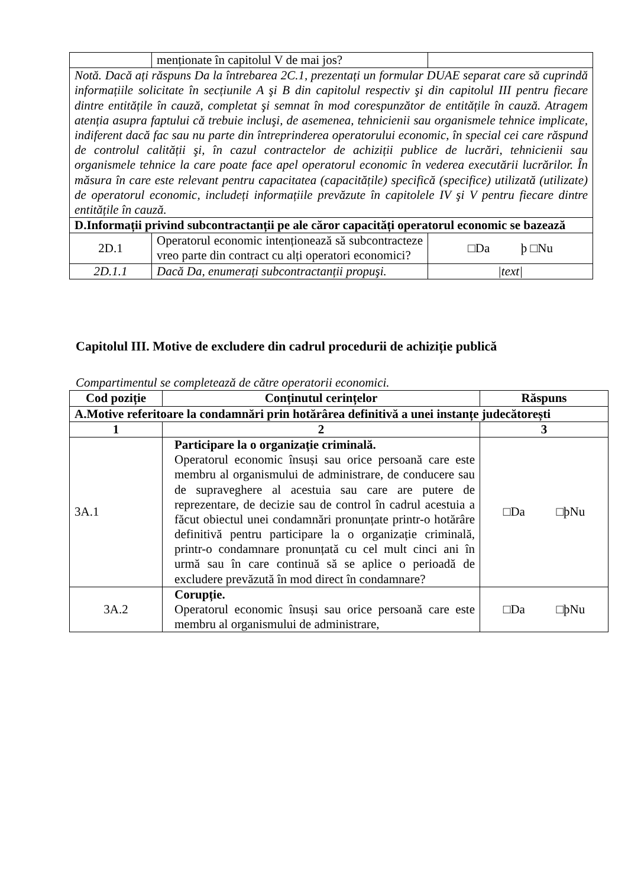| | menționate în capitolul V de mai jos? | |
| Notă. Dacă ați răspuns Da la întrebarea 2C.1, prezentați un formular DUAE separat care să cuprindă informațiile solicitate în secțiunile A şi B din capitolul respectiv şi din capitolul III pentru fiecare dintre entitățile în cauză, completat şi semnat în mod corespunzător de entitățile în cauză. Atragem atenția asupra faptului că trebuie incluşi, de asemenea, tehnicienii sau organismele tehnice implicate, indiferent dacă fac sau nu parte din întreprinderea operatorului economic, în special cei care răspund de controlul calității şi, în cazul contractelor de achiziții publice de lucrări, tehnicienii sau organismele tehnice la care poate face apel operatorul economic în vederea executării lucrărilor. În măsura în care este relevant pentru capacitatea (capacitățile) specifică (specifice) utilizată (utilizate) de operatorul economic, includeți informațiile prevăzute în capitolele IV şi V pentru fiecare dintre entitățile în cauză. | | |
| D.Informații privind subcontractanții pe ale căror capacități operatorul economic se bazează | | |
| 2D.1 | Operatorul economic intenționează să subcontracteze vreo parte din contract cu alți operatori economici? | □Da þ □Nu |
| 2D.1.1 | Dacă Da, enumerați subcontractanții propuşi. | /text/ |
Capitolul III. Motive de excludere din cadrul procedurii de achiziție publică
Compartimentul se completează de către operatorii economici.
| Cod poziție | Conținutul cerințelor | Răspuns |
| --- | --- | --- |
| A.Motive referitoare la condamnări prin hotărârea definitivă a unei instanțe judecătorești | | |
| 1 | 2 | 3 |
| 3A.1 | Participare la o organizație criminală. Operatorul economic însuși sau orice persoană care este membru al organismului de administrare, de conducere sau de supraveghere al acestuia sau care are putere de reprezentare, de decizie sau de control în cadrul acestuia a făcut obiectul unei condamnări pronunțate printr-o hotărâre definitivă pentru participare la o organizație criminală, printr-o condamnare pronunțată cu cel mult cinci ani în urmă sau în care continuă să se aplice o perioadă de excludere prevăzută în mod direct în condamnare? | □Da □þNu |
| 3A.2 | Corupție. Operatorul economic însuși sau orice persoană care este membru al organismului de administrare, | □Da □þNu |